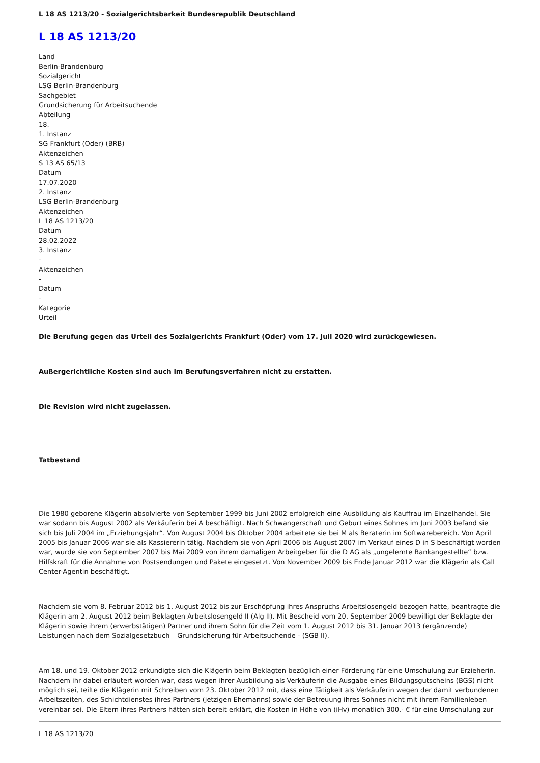L 18 AS 1213/20 - Sozialgerichtsbarkeit Bundesrepublik Deutschland
L 18 AS 1213/20
Land
Berlin-Brandenburg
Sozialgericht
LSG Berlin-Brandenburg
Sachgebiet
Grundsicherung für Arbeitsuchende
Abteilung
18.
1. Instanz
SG Frankfurt (Oder) (BRB)
Aktenzeichen
S 13 AS 65/13
Datum
17.07.2020
2. Instanz
LSG Berlin-Brandenburg
Aktenzeichen
L 18 AS 1213/20
Datum
28.02.2022
3. Instanz
-
Aktenzeichen
-
Datum
-
Kategorie
Urteil
Die Berufung gegen das Urteil des Sozialgerichts Frankfurt (Oder) vom 17. Juli 2020 wird zurückgewiesen.
Außergerichtliche Kosten sind auch im Berufungsverfahren nicht zu erstatten.
Die Revision wird nicht zugelassen.
Tatbestand
Die 1980 geborene Klägerin absolvierte von September 1999 bis Juni 2002 erfolgreich eine Ausbildung als Kauffrau im Einzelhandel. Sie war sodann bis August 2002 als Verkäuferin bei A beschäftigt. Nach Schwangerschaft und Geburt eines Sohnes im Juni 2003 befand sie sich bis Juli 2004 im „Erziehungsjahr“. Von August 2004 bis Oktober 2004 arbeitete sie bei M als Beraterin im Softwarebereich. Von April 2005 bis Januar 2006 war sie als Kassiererin tätig. Nachdem sie von April 2006 bis August 2007 im Verkauf eines D in S beschäftigt worden war, wurde sie von September 2007 bis Mai 2009 von ihrem damaligen Arbeitgeber für die D AG als „ungelernte Bankangestellte“ bzw. Hilfskraft für die Annahme von Postsendungen und Pakete eingesetzt. Von November 2009 bis Ende Januar 2012 war die Klägerin als Call Center-Agentin beschäftigt.
Nachdem sie vom 8. Februar 2012 bis 1. August 2012 bis zur Erschöpfung ihres Anspruchs Arbeitslosengeld bezogen hatte, beantragte die Klägerin am 2. August 2012 beim Beklagten Arbeitslosengeld II (Alg II). Mit Bescheid vom 20. September 2009 bewilligt der Beklagte der Klägerin sowie ihrem (erwerbstätigen) Partner und ihrem Sohn für die Zeit vom 1. August 2012 bis 31. Januar 2013 (ergänzende) Leistungen nach dem Sozialgesetzbuch – Grundsicherung für Arbeitsuchende - (SGB II).
Am 18. und 19. Oktober 2012 erkundigte sich die Klägerin beim Beklagten bezüglich einer Förderung für eine Umschulung zur Erzieherin. Nachdem ihr dabei erläutert worden war, dass wegen ihrer Ausbildung als Verkäuferin die Ausgabe eines Bildungsgutscheins (BGS) nicht möglich sei, teilte die Klägerin mit Schreiben vom 23. Oktober 2012 mit, dass eine Tätigkeit als Verkäuferin wegen der damit verbundenen Arbeitszeiten, des Schichtdienstes ihres Partners (jetzigen Ehemanns) sowie der Betreuung ihres Sohnes nicht mit ihrem Familienleben vereinbar sei. Die Eltern ihres Partners hätten sich bereit erklärt, die Kosten in Höhe von (iHv) monatlich 300,- € für eine Umschulung zur
L 18 AS 1213/20